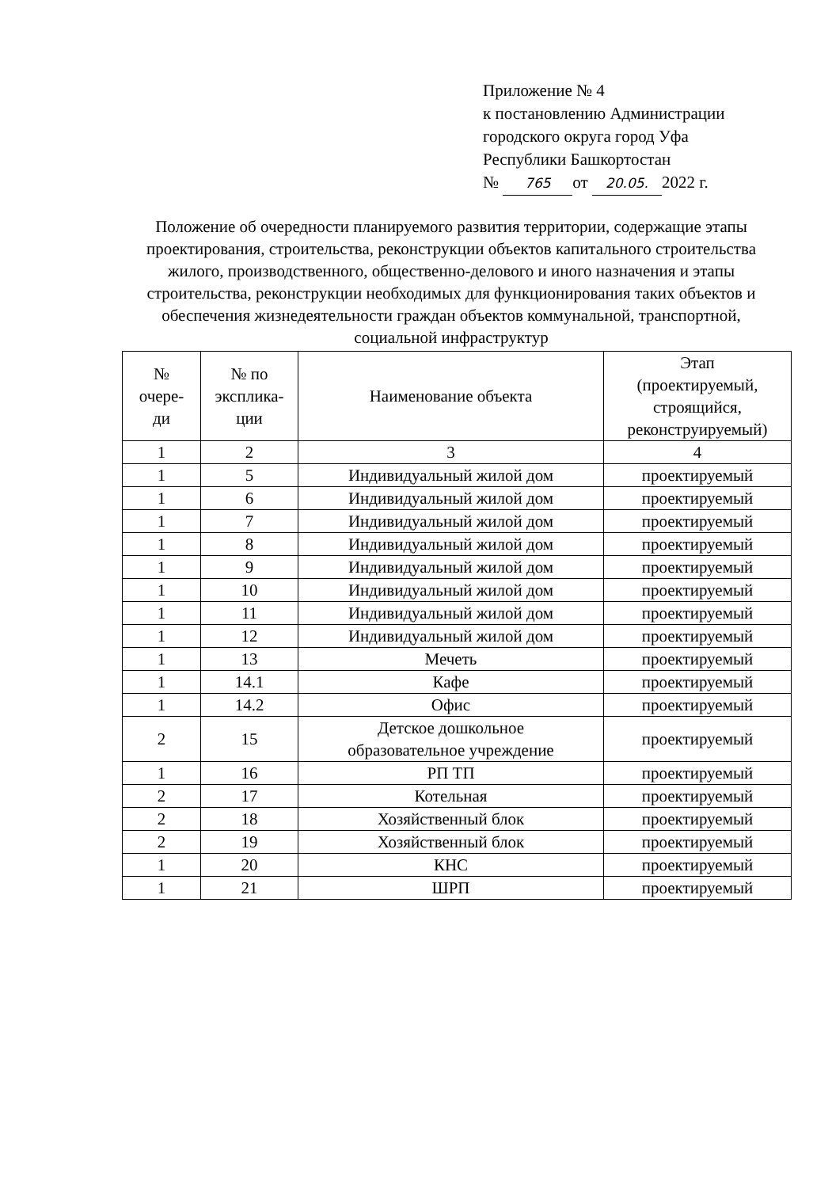Приложение № 4
к постановлению Администрации
городского округа город Уфа
Республики Башкортостан
№ 765 от 20.05. 2022 г.
Положение об очередности планируемого развития территории, содержащие этапы проектирования, строительства, реконструкции объектов капитального строительства жилого, производственного, общественно-делового и иного назначения и этапы строительства, реконструкции необходимых для функционирования таких объектов и обеспечения жизнедеятельности граждан объектов коммунальной, транспортной, социальной инфраструктур
| № очере- ди | № по эксплика- ции | Наименование объекта | Этап (проектируемый, строящийся, реконструируемый) |
| --- | --- | --- | --- |
| 1 | 2 | 3 | 4 |
| 1 | 5 | Индивидуальный жилой дом | проектируемый |
| 1 | 6 | Индивидуальный жилой дом | проектируемый |
| 1 | 7 | Индивидуальный жилой дом | проектируемый |
| 1 | 8 | Индивидуальный жилой дом | проектируемый |
| 1 | 9 | Индивидуальный жилой дом | проектируемый |
| 1 | 10 | Индивидуальный жилой дом | проектируемый |
| 1 | 11 | Индивидуальный жилой дом | проектируемый |
| 1 | 12 | Индивидуальный жилой дом | проектируемый |
| 1 | 13 | Мечеть | проектируемый |
| 1 | 14.1 | Кафе | проектируемый |
| 1 | 14.2 | Офис | проектируемый |
| 2 | 15 | Детское дошкольное образовательное учреждение | проектируемый |
| 1 | 16 | РП ТП | проектируемый |
| 2 | 17 | Котельная | проектируемый |
| 2 | 18 | Хозяйственный блок | проектируемый |
| 2 | 19 | Хозяйственный блок | проектируемый |
| 1 | 20 | КНС | проектируемый |
| 1 | 21 | ШРП | проектируемый |